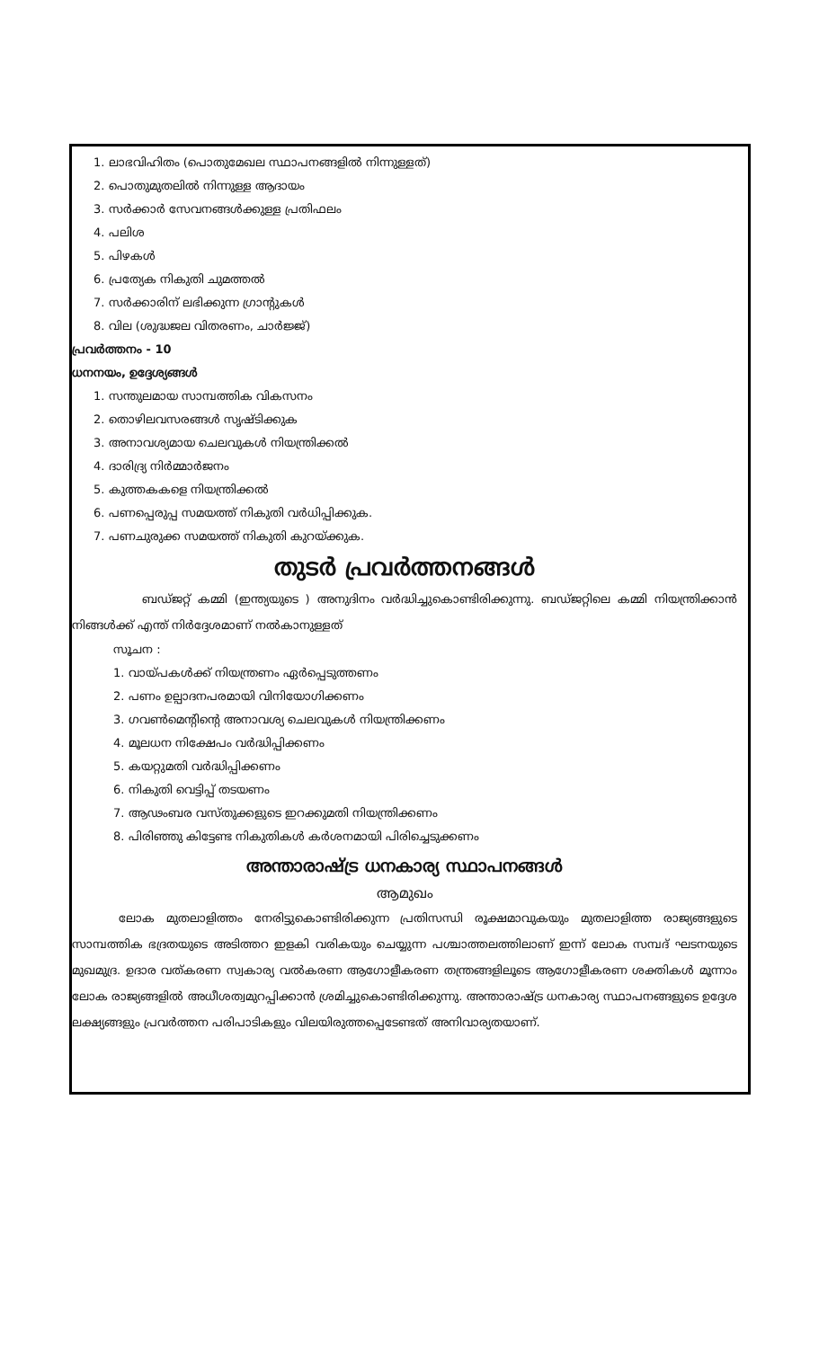1. ലാഭവിഹിതം (പൊതുമേഖല സ്ഥാപനങ്ങളിൽ നിന്നുള്ളത്)
2. പൊതുമുതലിൽ നിന്നുള്ള ആദായം
3. സർക്കാർ സേവനങ്ങൾക്കുള്ള പ്രതിഫലം
4. പലിശ
5. പിഴകൾ
6. പ്രത്യേക നികുതി ചുമത്തൽ
7. സർക്കാരിന് ലഭിക്കുന്ന ഗ്രാന്റുകൾ
8. വില (ശുദ്ധജല വിതരണം, ചാർജ്ജ്)
പ്രവർത്തനം - 10
ധനനയം, ഉദ്ദേശ്യങ്ങൾ
1. സന്തുലമായ സാമ്പത്തിക വികസനം
2. തൊഴിലവസരങ്ങൾ സൃഷ്ടിക്കുക
3. അനാവശ്യമായ ചെലവുകൾ നിയന്ത്രിക്കൽ
4. ദാരിദ്ര്യ നിർമ്മാർജനം
5. കുത്തകകളെ നിയന്ത്രിക്കൽ
6. പണപ്പെരുപ്പ സമയത്ത് നികുതി വർധിപ്പിക്കുക.
7. പണചുരുക്ക സമയത്ത് നികുതി കുറയ്ക്കുക.
തുടർ പ്രവർത്തനങ്ങൾ
      ബഡ്ജറ്റ് കമ്മി (ഇന്ത്യയുടെ ) അനുദിനം വർദ്ധിച്ചുകൊണ്ടിരിക്കുന്നു. ബഡ്ജറ്റിലെ കമ്മി നിയന്ത്രിക്കാൻ നിങ്ങൾക്ക് എന്ത് നിർദ്ദേശമാണ് നൽകാനുള്ളത്
സൂചന :
1. വായ്പകൾക്ക് നിയന്ത്രണം ഏർപ്പെടുത്തണം
2. പണം ഉല്പാദനപരമായി വിനിയോഗിക്കണം
3. ഗവൺമെന്റിന്റെ അനാവശ്യ ചെലവുകൾ നിയന്ത്രിക്കണം
4. മൂലധന നിക്ഷേപം വർദ്ധിപ്പിക്കണം
5. കയറ്റുമതി വർദ്ധിപ്പിക്കണം
6. നികുതി വെട്ടിപ്പ് തടയണം
7. ആഢംബര വസ്തുക്കളുടെ ഇറക്കുമതി നിയന്ത്രിക്കണം
8. പിരിഞ്ഞു കിട്ടേണ്ട നികുതികൾ കർശനമായി പിരിച്ചെടുക്കണം
അന്താരാഷ്ട്ര ധനകാര്യ സ്ഥാപനങ്ങൾ
ആമുഖം
    ലോക മുതലാളിത്തം നേരിട്ടുകൊണ്ടിരിക്കുന്ന പ്രതിസന്ധി രൂക്ഷമാവുകയും മുതലാളിത്ത രാജ്യങ്ങളുടെ സാമ്പത്തിക ഭദ്രതയുടെ അടിത്തറ ഇളകി വരികയും ചെയ്യുന്ന പശ്ചാത്തലത്തിലാണ് ഇന്ന് ലോക സമ്പദ് ഘടനയുടെ മുഖമുദ്ര. ഉദാര വത്കരണ സ്വകാര്യ വൽകരണ ആഗോളീകരണ തന്ത്രങ്ങളിലൂടെ ആഗോളീകരണ ശക്തികൾ മൂന്നാം ലോക രാജ്യങ്ങളിൽ അധീശത്വമുറപ്പിക്കാൻ ശ്രമിച്ചുകൊണ്ടിരിക്കുന്നു. അന്താരാഷ്ട്ര ധനകാര്യ സ്ഥാപനങ്ങളുടെ ഉദ്ദേശ ലക്ഷ്യങ്ങളും പ്രവർത്തന പരിപാടികളും വിലയിരുത്തപ്പെടേണ്ടത് അനിവാര്യതയാണ്.